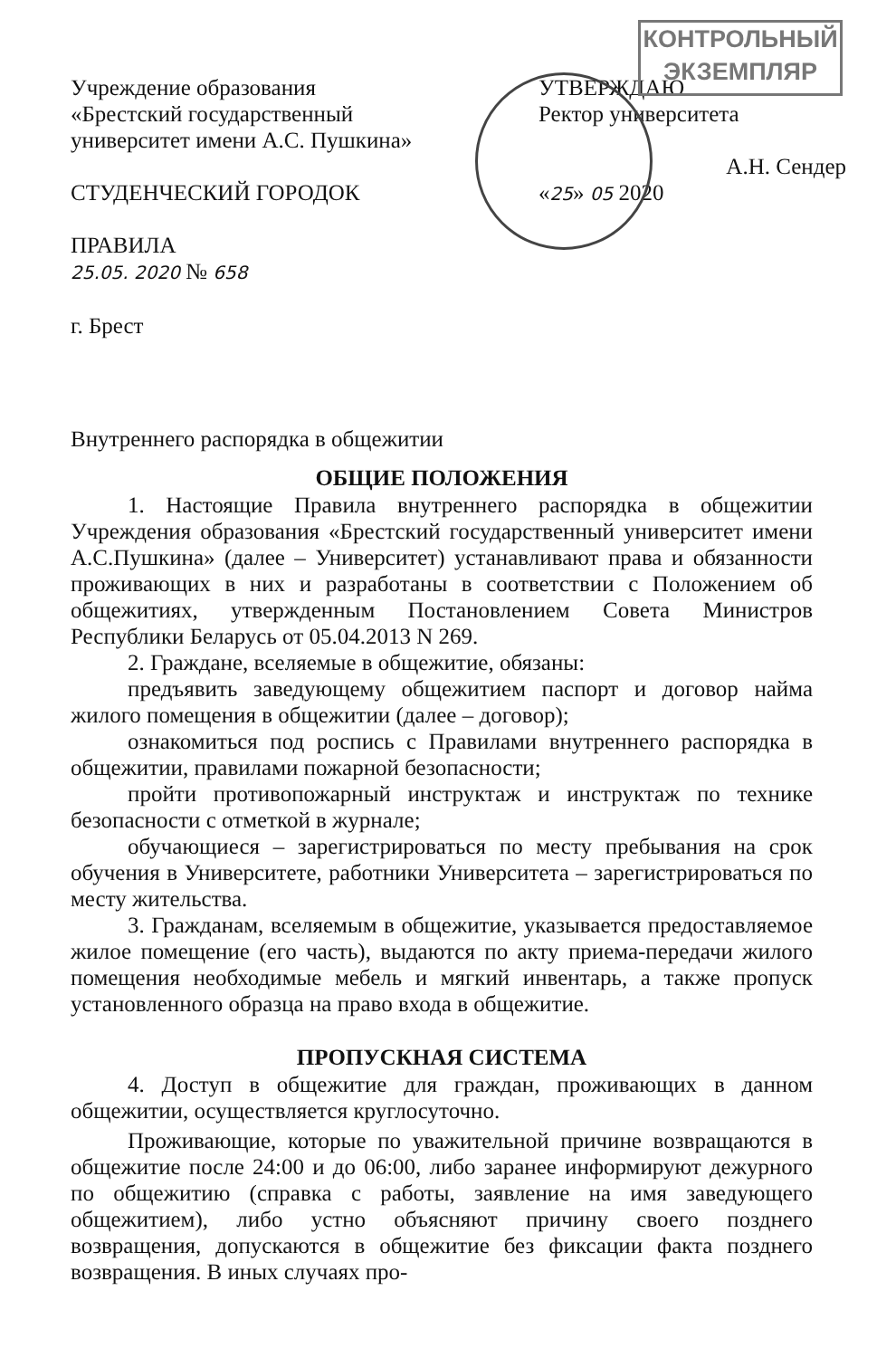КОНТРОЛЬНЫЙ
ЭКЗЕМПЛЯР
Учреждение образования
«Брестский государственный
университет имени А.С. Пушкина»
СТУДЕНЧЕСКИЙ ГОРОДОК
ПРАВИЛА
25.05. 2020 № 658
г. Брест
УТВЕРЖДАЮ
Ректор университета
А.Н. Сендер
«25» 05 2020
Внутреннего распорядка в общежитии
ОБЩИЕ ПОЛОЖЕНИЯ
1. Настоящие Правила внутреннего распорядка в общежитии Учреждения образования «Брестский государственный университет имени А.С.Пушкина» (далее – Университет) устанавливают права и обязанности проживающих в них и разработаны в соответствии с Положением об общежитиях, утвержденным Постановлением Совета Министров Республики Беларусь от 05.04.2013 N 269.
2. Граждане, вселяемые в общежитие, обязаны:
предъявить заведующему общежитием паспорт и договор найма жилого помещения в общежитии (далее – договор);
ознакомиться под роспись с Правилами внутреннего распорядка в общежитии, правилами пожарной безопасности;
пройти противопожарный инструктаж и инструктаж по технике безопасности с отметкой в журнале;
обучающиеся – зарегистрироваться по месту пребывания на срок обучения в Университете, работники Университета – зарегистрироваться по месту жительства.
3. Гражданам, вселяемым в общежитие, указывается предоставляемое жилое помещение (его часть), выдаются по акту приема-передачи жилого помещения необходимые мебель и мягкий инвентарь, а также пропуск установленного образца на право входа в общежитие.
ПРОПУСКНАЯ СИСТЕМА
4. Доступ в общежитие для граждан, проживающих в данном общежитии, осуществляется круглосуточно.
Проживающие, которые по уважительной причине возвращаются в общежитие после 24:00 и до 06:00, либо заранее информируют дежурного по общежитию (справка с работы, заявление на имя заведующего общежитием), либо устно объясняют причину своего позднего возвращения, допускаются в общежитие без фиксации факта позднего возвращения. В иных случаях про-